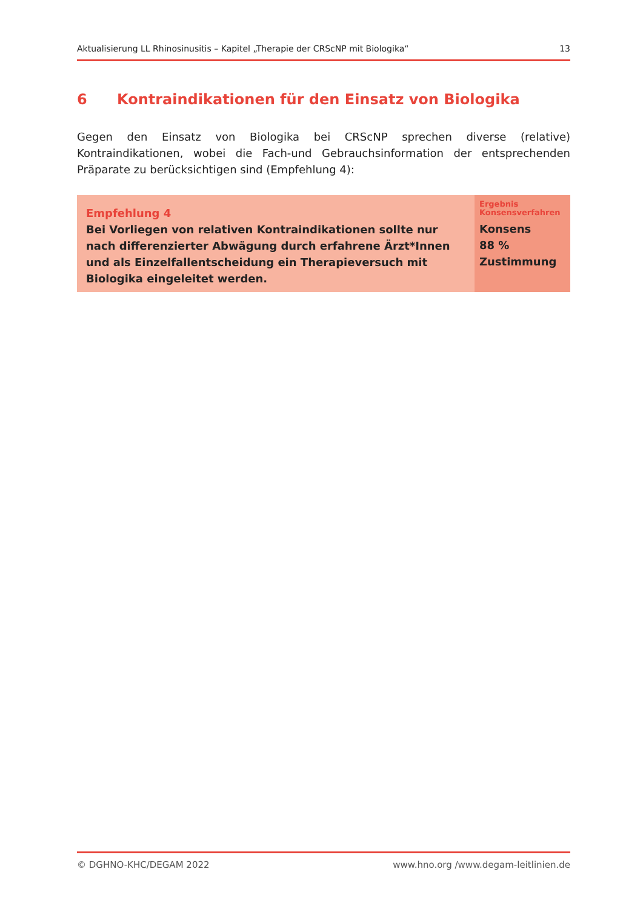Aktualisierung LL Rhinosinusitis – Kapitel „Therapie der CRScNP mit Biologika“ 13
6 Kontraindikationen für den Einsatz von Biologika
Gegen den Einsatz von Biologika bei CRScNP sprechen diverse (relative) Kontraindikationen, wobei die Fach-und Gebrauchsinformation der entsprechenden Präparate zu berücksichtigen sind (Empfehlung 4):
Empfehlung 4
Bei Vorliegen von relativen Kontraindikationen sollte nur nach differenzierter Abwägung durch erfahrene Ärzt*Innen und als Einzelfallentscheidung ein Therapieversuch mit Biologika eingeleitet werden.
Ergebnis Konsensverfahren
Konsens
88 %
Zustimmung
© DGHNO-KHC/DEGAM 2022 www.hno.org /www.degam-leitlinien.de